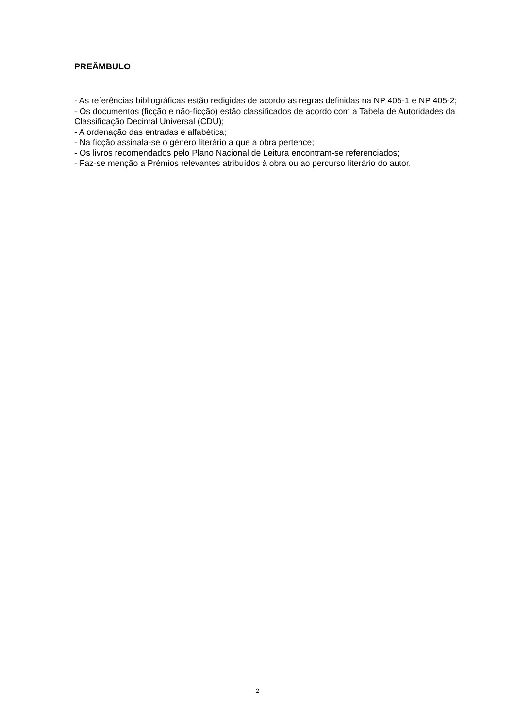PREÂMBULO
- As referências bibliográficas estão redigidas de acordo as regras definidas na NP 405-1 e NP 405-2;
- Os documentos (ficção e não-ficção) estão classificados de acordo com a Tabela de Autoridades da Classificação Decimal Universal (CDU);
- A ordenação das entradas é alfabética;
- Na ficção assinala-se o género literário a que a obra pertence;
- Os livros recomendados pelo Plano Nacional de Leitura encontram-se referenciados;
- Faz-se menção a Prémios relevantes atribuídos à obra ou ao percurso literário do autor.
2